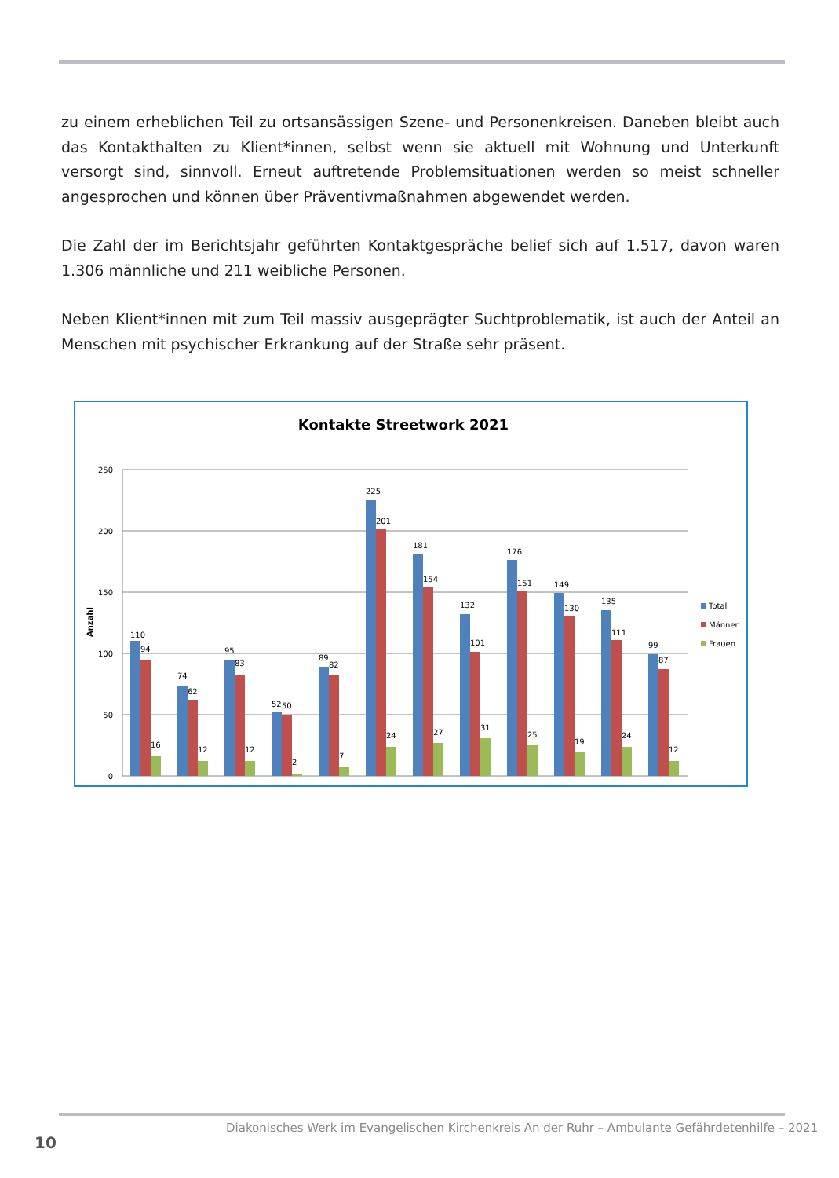zu einem erheblichen Teil zu ortsansässigen Szene- und Personenkreisen. Daneben bleibt auch das Kontakthalten zu Klient*innen, selbst wenn sie aktuell mit Wohnung und Unterkunft versorgt sind, sinnvoll. Erneut auftretende Problemsituationen werden so meist schneller angesprochen und können über Präventivmaßnahmen abgewendet werden.
Die Zahl der im Berichtsjahr geführten Kontaktgespräche belief sich auf 1.517, davon waren 1.306 männliche und 211 weibliche Personen.
Neben Klient*innen mit zum Teil massiv ausgeprägter Suchtproblematik, ist auch der Anteil an Menschen mit psychischer Erkrankung auf der Straße sehr präsent.
Kontakte Streetwork 2021
250
200
150
100
50
0
Anzahl
110
94
16
74
62
12
95
83
12
52
50
2
89
82
7
225
201
24
181
154
27
132
101
31
176
151
25
149
130
19
135
111
24
99
87
12
Total
Männer
Frauen
Diakonisches Werk im Evangelischen Kirchenkreis An der Ruhr – Ambulante Gefährdetenhilfe – 2021
10